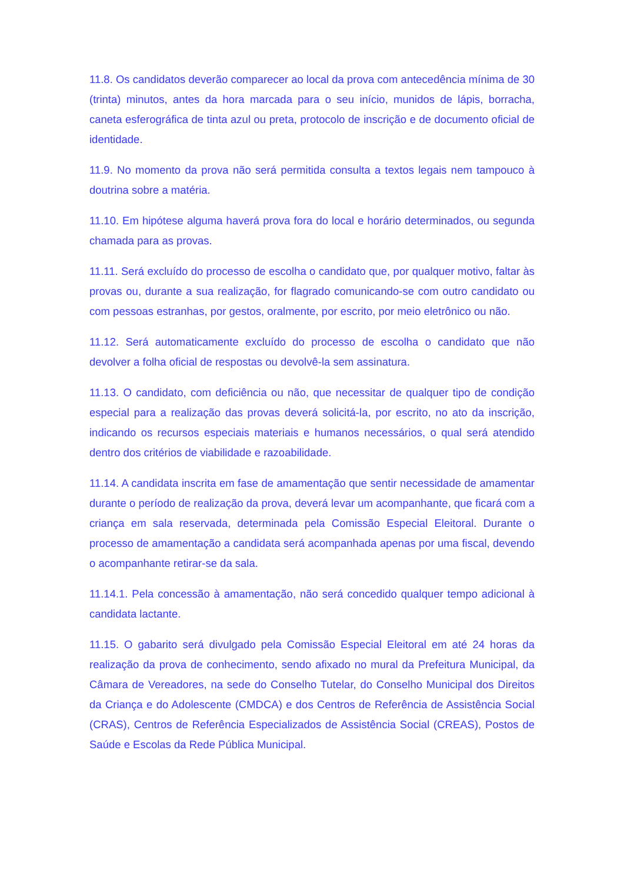11.8. Os candidatos deverão comparecer ao local da prova com antecedência mínima de 30 (trinta) minutos, antes da hora marcada para o seu início, munidos de lápis, borracha, caneta esferográfica de tinta azul ou preta, protocolo de inscrição e de documento oficial de identidade.
11.9. No momento da prova não será permitida consulta a textos legais nem tampouco à doutrina sobre a matéria.
11.10. Em hipótese alguma haverá prova fora do local e horário determinados, ou segunda chamada para as provas.
11.11. Será excluído do processo de escolha o candidato que, por qualquer motivo, faltar às provas ou, durante a sua realização, for flagrado comunicando-se com outro candidato ou com pessoas estranhas, por gestos, oralmente, por escrito, por meio eletrônico ou não.
11.12. Será automaticamente excluído do processo de escolha o candidato que não devolver a folha oficial de respostas ou devolvê-la sem assinatura.
11.13. O candidato, com deficiência ou não, que necessitar de qualquer tipo de condição especial para a realização das provas deverá solicitá-la, por escrito, no ato da inscrição, indicando os recursos especiais materiais e humanos necessários, o qual será atendido dentro dos critérios de viabilidade e razoabilidade.
11.14. A candidata inscrita em fase de amamentação que sentir necessidade de amamentar durante o período de realização da prova, deverá levar um acompanhante, que ficará com a criança em sala reservada, determinada pela Comissão Especial Eleitoral. Durante o processo de amamentação a candidata será acompanhada apenas por uma fiscal, devendo o acompanhante retirar-se da sala.
11.14.1. Pela concessão à amamentação, não será concedido qualquer tempo adicional à candidata lactante.
11.15. O gabarito será divulgado pela Comissão Especial Eleitoral em até 24 horas da realização da prova de conhecimento, sendo afixado no mural da Prefeitura Municipal, da Câmara de Vereadores, na sede do Conselho Tutelar, do Conselho Municipal dos Direitos da Criança e do Adolescente (CMDCA) e dos Centros de Referência de Assistência Social (CRAS), Centros de Referência Especializados de Assistência Social (CREAS), Postos de Saúde e Escolas da Rede Pública Municipal.